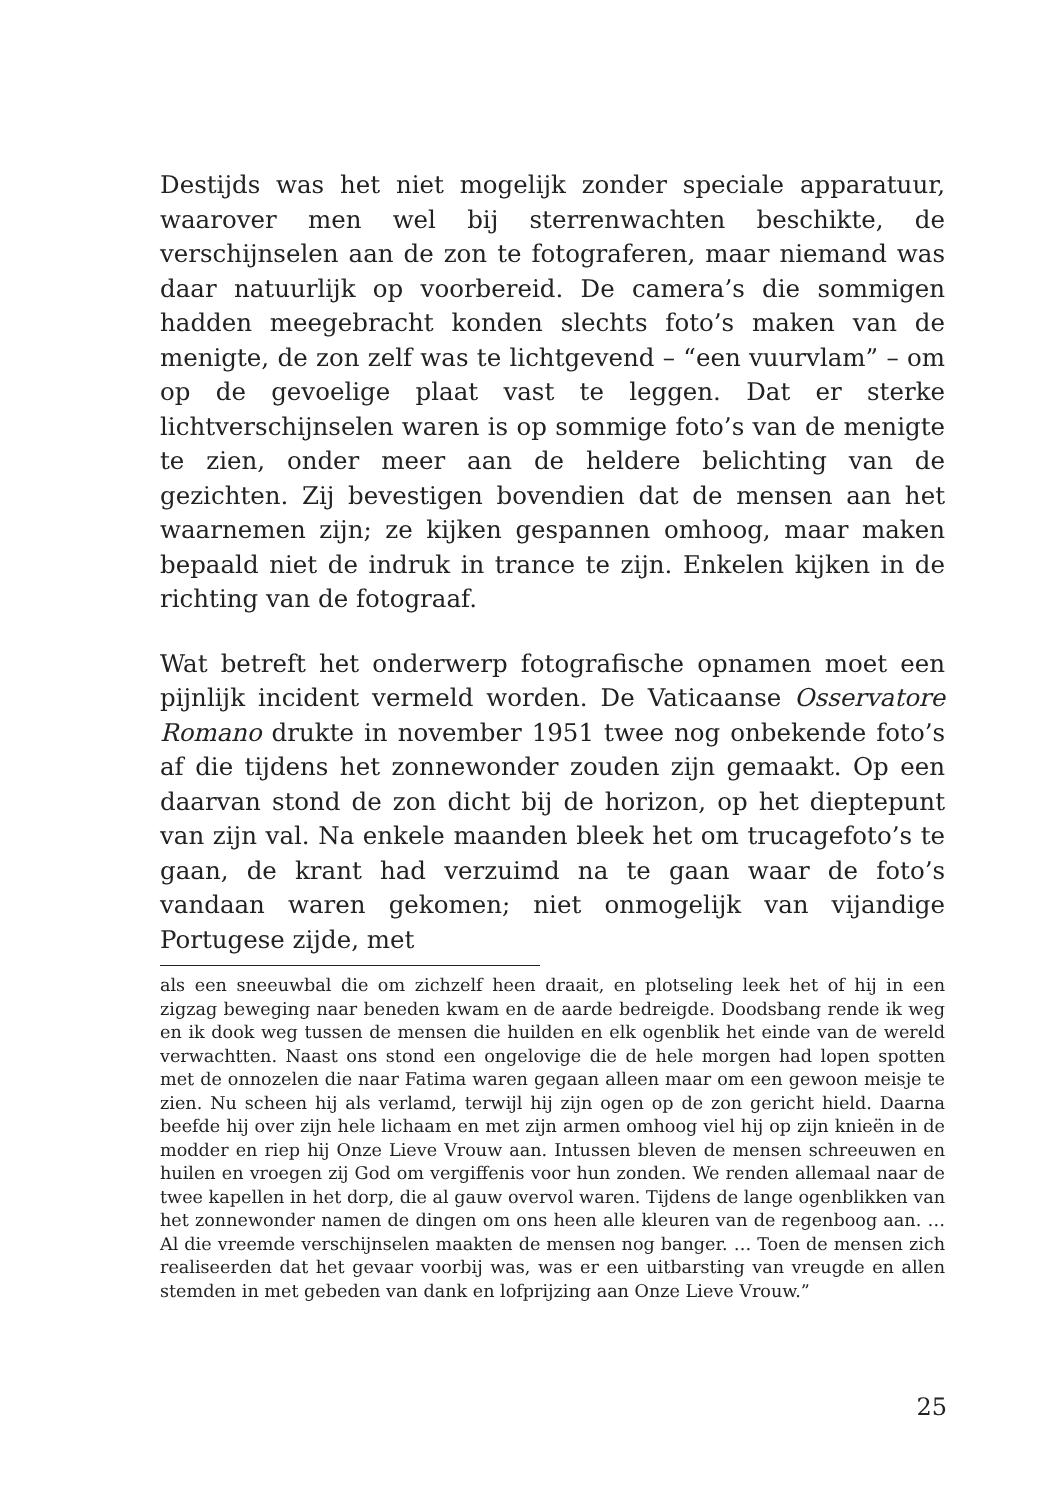Destijds was het niet mogelijk zonder speciale apparatuur, waarover men wel bij sterrenwachten beschikte, de verschijnselen aan de zon te fotograferen, maar niemand was daar natuurlijk op voorbereid. De camera’s die sommigen hadden meegebracht konden slechts foto’s maken van de menigte, de zon zelf was te lichtgevend – “een vuurvlam” – om op de gevoelige plaat vast te leggen. Dat er sterke lichtverschijnselen waren is op sommige foto’s van de menigte te zien, onder meer aan de heldere belichting van de gezichten. Zij bevestigen bovendien dat de mensen aan het waarnemen zijn; ze kijken gespannen omhoog, maar maken bepaald niet de indruk in trance te zijn. Enkelen kijken in de richting van de fotograaf.
Wat betreft het onderwerp fotografische opnamen moet een pijnlijk incident vermeld worden. De Vaticaanse Osservatore Romano drukte in november 1951 twee nog onbekende foto’s af die tijdens het zonnewonder zouden zijn gemaakt. Op een daarvan stond de zon dicht bij de horizon, op het dieptepunt van zijn val. Na enkele maanden bleek het om trucagefoto’s te gaan, de krant had verzuimd na te gaan waar de foto’s vandaan waren gekomen; niet onmogelijk van vijandige Portugese zijde, met
als een sneeuwbal die om zichzelf heen draait, en plotseling leek het of hij in een zigzag beweging naar beneden kwam en de aarde bedreigde. Doodsbang rende ik weg en ik dook weg tussen de mensen die huilden en elk ogenblik het einde van de wereld verwachtten. Naast ons stond een ongelovige die de hele morgen had lopen spotten met de onnozelen die naar Fatima waren gegaan alleen maar om een gewoon meisje te zien. Nu scheen hij als verlamd, terwijl hij zijn ogen op de zon gericht hield. Daarna beefde hij over zijn hele lichaam en met zijn armen omhoog viel hij op zijn knieën in de modder en riep hij Onze Lieve Vrouw aan. Intussen bleven de mensen schreeuwen en huilen en vroegen zij God om vergiffenis voor hun zonden. We renden allemaal naar de twee kapellen in het dorp, die al gauw overvol waren. Tijdens de lange ogenblikken van het zonnewonder namen de dingen om ons heen alle kleuren van de regenboog aan. … Al die vreemde verschijnselen maakten de mensen nog banger. … Toen de mensen zich realiseerden dat het gevaar voorbij was, was er een uitbarsting van vreugde en allen stemden in met gebeden van dank en lofprijzing aan Onze Lieve Vrouw.”
25